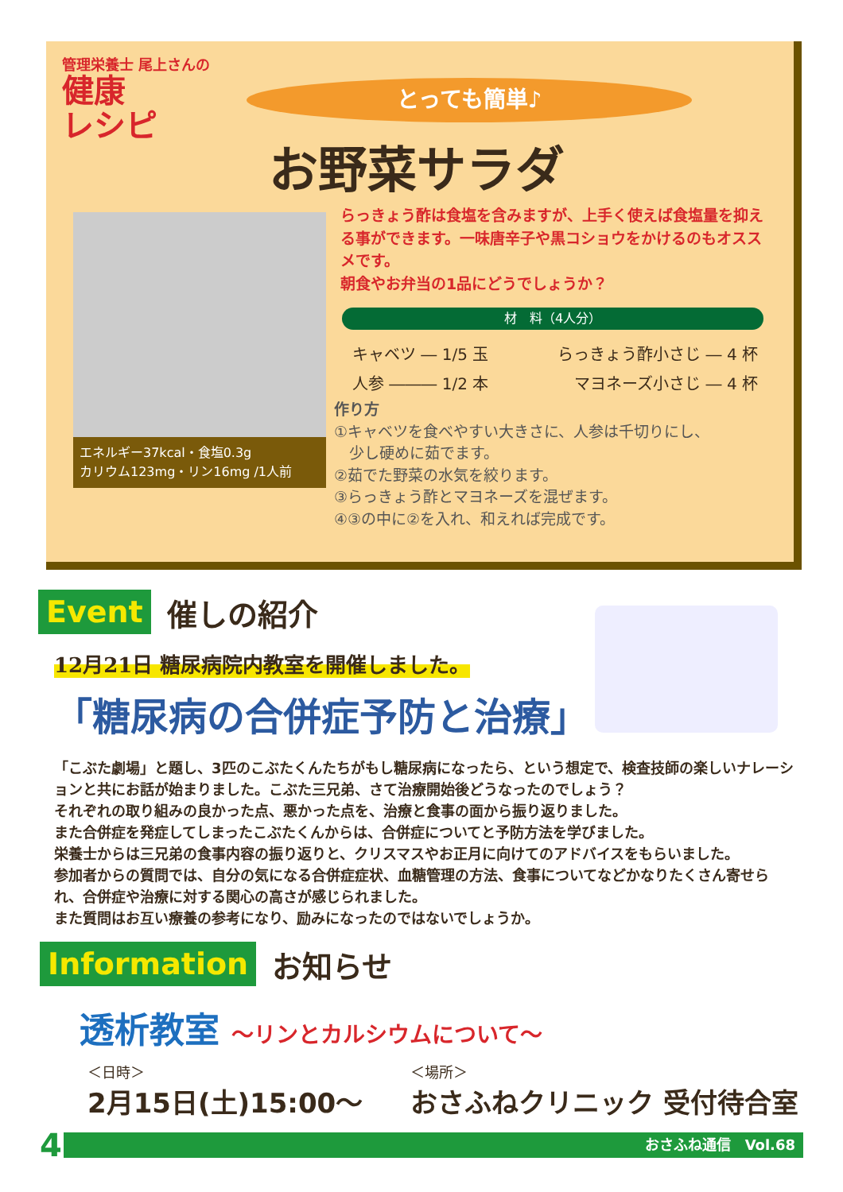管理栄養士 尾上さんの
健康
レシピ
とっても簡単♪
お野菜サラダ
エネルギー37kcal・食塩0.3g
カリウム123mg・リン16mg /1人前
らっきょう酢は食塩を含みますが、上手く使えば食塩量を抑える事ができます。一味唐辛子や黒コショウをかけるのもオススメです。
朝食やお弁当の1品にどうでしょうか？
材　料（4人分）
キャベツ ― 1/5 玉 らっきょう酢小さじ ― 4 杯
人参 ――― 1/2 本 マヨネーズ小さじ ― 4 杯
作り方
①キャベツを食べやすい大きさに、人参は千切りにし、
　少し硬めに茹でます。
②茹でた野菜の水気を絞ります。
③らっきょう酢とマヨネーズを混ぜます。
④③の中に②を入れ、和えれば完成です。
Event 催しの紹介
12月21日 糖尿病院内教室を開催しました。
「糖尿病の合併症予防と治療」
「こぶた劇場」と題し、3匹のこぶたくんたちがもし糖尿病になったら、という想定で、検査技師の楽しいナレーションと共にお話が始まりました。こぶた三兄弟、さて治療開始後どうなったのでしょう？
それぞれの取り組みの良かった点、悪かった点を、治療と食事の面から振り返りました。
また合併症を発症してしまったこぶたくんからは、合併症についてと予防方法を学びました。
栄養士からは三兄弟の食事内容の振り返りと、クリスマスやお正月に向けてのアドバイスをもらいました。
参加者からの質問では、自分の気になる合併症症状、血糖管理の方法、食事についてなどかなりたくさん寄せられ、合併症や治療に対する関心の高さが感じられました。
また質問はお互い療養の参考になり、励みになったのではないでしょうか。
Information お知らせ
透析教室 ～リンとカルシウムについて～
＜日時＞
2月15日(土)15:00～
＜場所＞
おさふねクリニック 受付待合室
4
おさふね通信　Vol.68